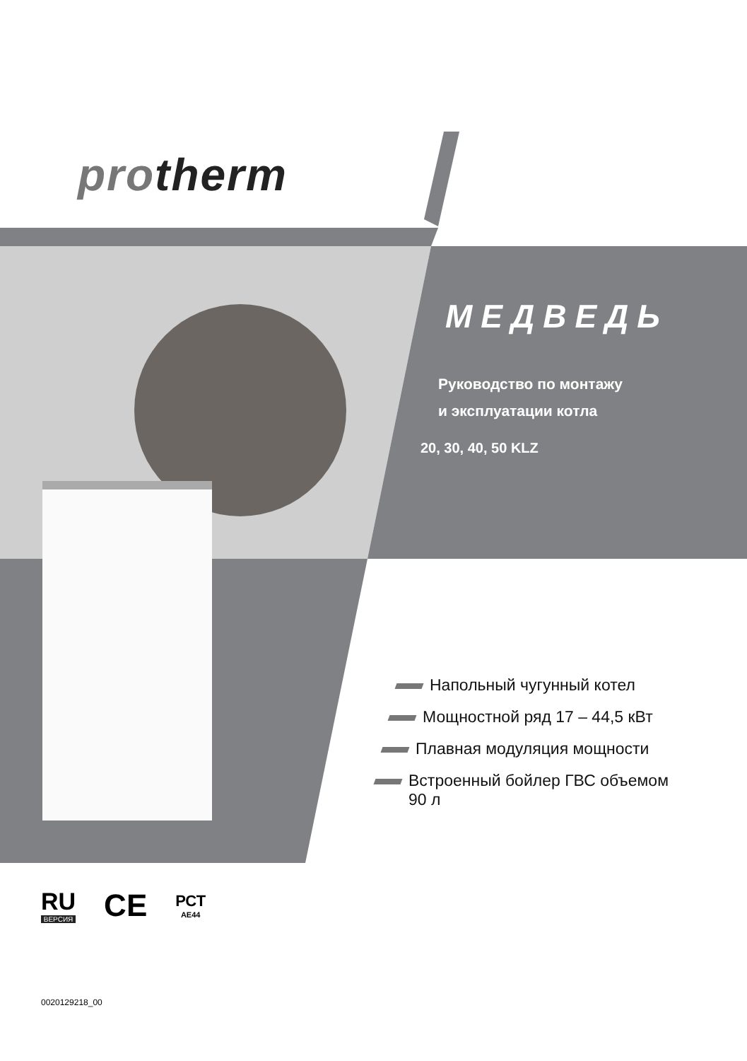protherm
МЕДВЕДЬ
Руководство по монтажу
и эксплуатации котла
20, 30, 40, 50 KLZ
Напольный чугунный котел
Мощностной ряд 17 – 44,5 кВт
Плавная модуляция мощности
Встроенный бойлер ГВС объемом
90 л
RU
ВЕРСИЯ
CE
РСТ
AE44
0020129218_00